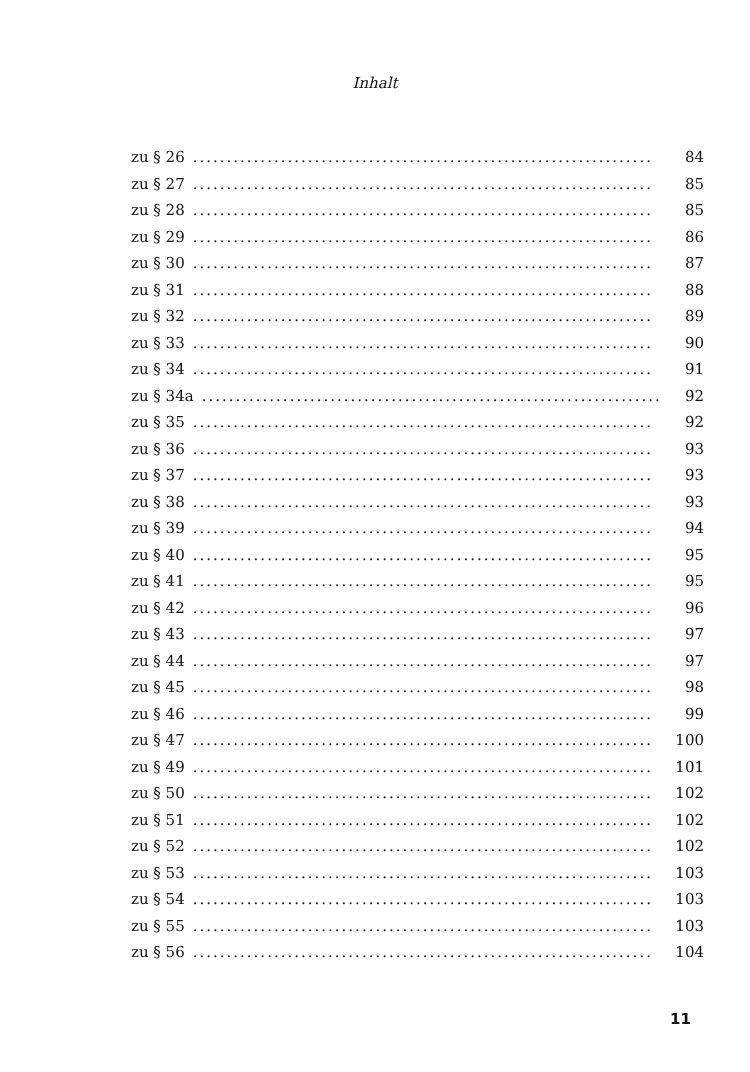Inhalt
zu § 26.................................................................... 84
zu § 27.................................................................... 85
zu § 28.................................................................... 85
zu § 29.................................................................... 86
zu § 30.................................................................... 87
zu § 31.................................................................... 88
zu § 32.................................................................... 89
zu § 33.................................................................... 90
zu § 34.................................................................... 91
zu § 34a.................................................................... 92
zu § 35.................................................................... 92
zu § 36.................................................................... 93
zu § 37.................................................................... 93
zu § 38.................................................................... 93
zu § 39.................................................................... 94
zu § 40.................................................................... 95
zu § 41.................................................................... 95
zu § 42.................................................................... 96
zu § 43.................................................................... 97
zu § 44.................................................................... 97
zu § 45.................................................................... 98
zu § 46.................................................................... 99
zu § 47.................................................................... 100
zu § 49.................................................................... 101
zu § 50.................................................................... 102
zu § 51.................................................................... 102
zu § 52.................................................................... 102
zu § 53.................................................................... 103
zu § 54.................................................................... 103
zu § 55.................................................................... 103
zu § 56.................................................................... 104
11